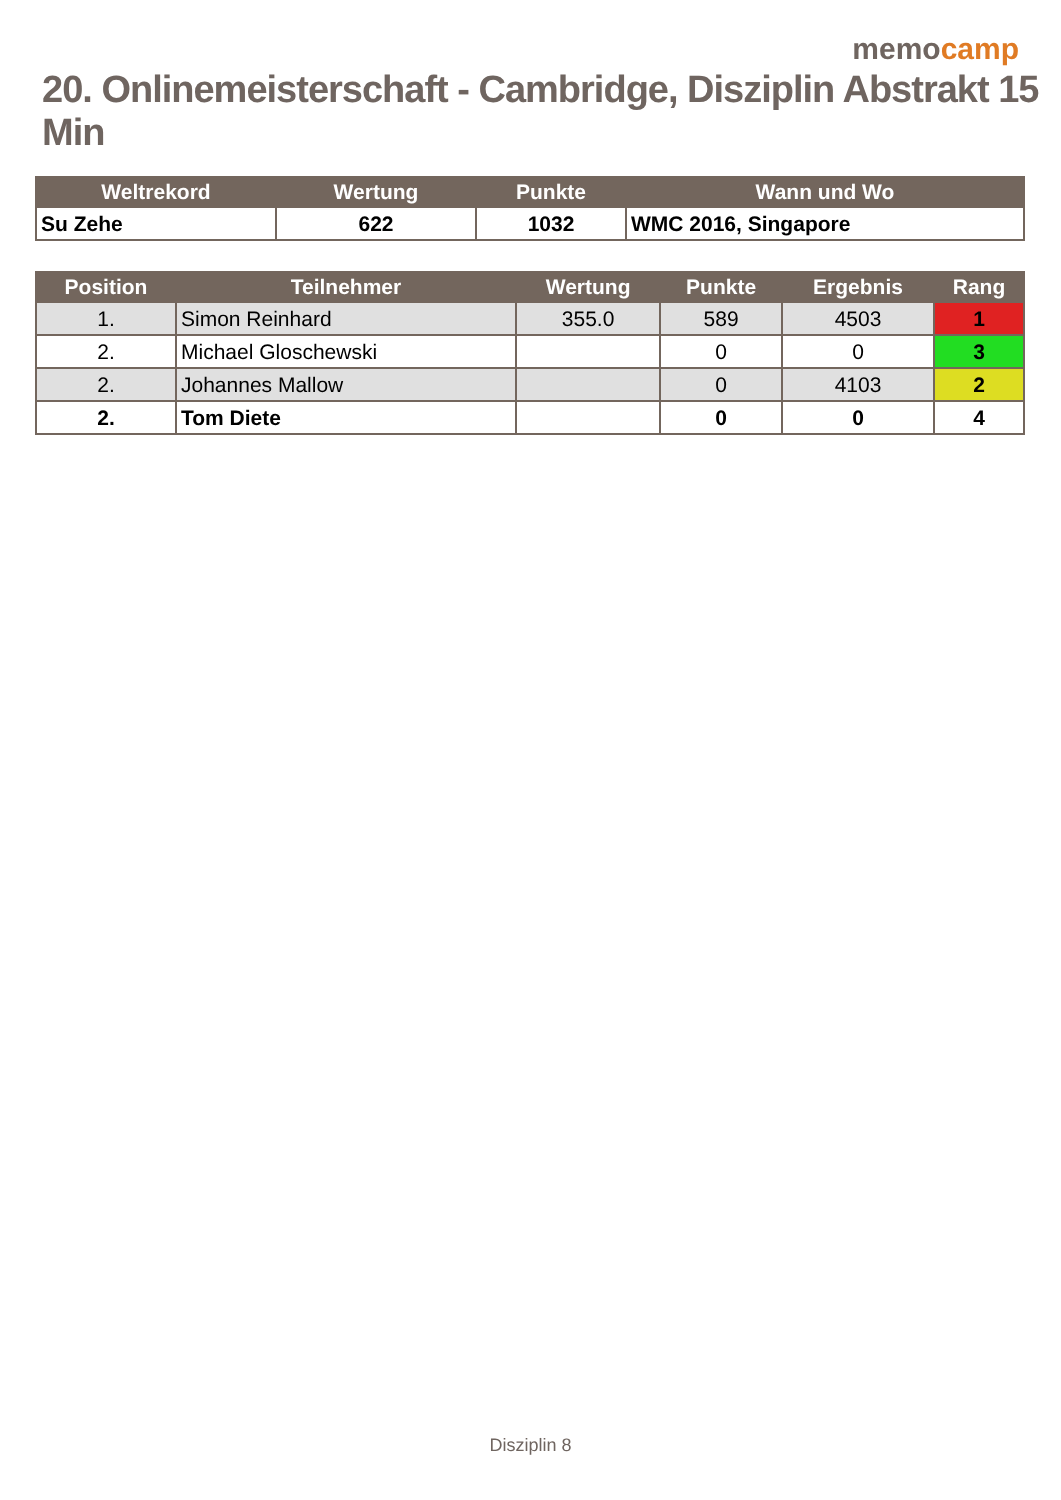memocamp
20. Onlinemeisterschaft - Cambridge, Disziplin Abstrakt 15 Min
| Weltrekord | Wertung | Punkte | Wann und Wo |
| --- | --- | --- | --- |
| Su Zehe | 622 | 1032 | WMC 2016, Singapore |
| Position | Teilnehmer | Wertung | Punkte | Ergebnis | Rang |
| --- | --- | --- | --- | --- | --- |
| 1. | Simon Reinhard | 355.0 | 589 | 4503 | 1 |
| 2. | Michael Gloschewski | | 0 | 0 | 3 |
| 2. | Johannes Mallow | | 0 | 4103 | 2 |
| 2. | Tom Diete | | 0 | 0 | 4 |
Disziplin 8